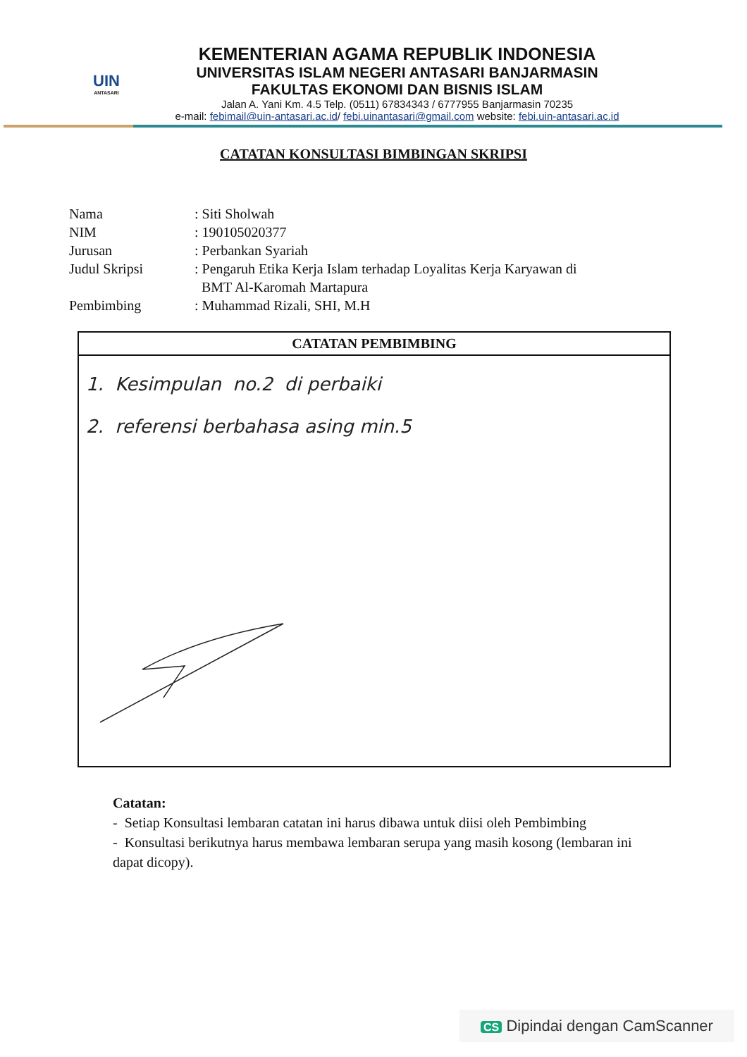UIN
ANTASARI
KEMENTERIAN AGAMA REPUBLIK INDONESIA
UNIVERSITAS ISLAM NEGERI ANTASARI BANJARMASIN
FAKULTAS EKONOMI DAN BISNIS ISLAM
Jalan A. Yani Km. 4.5 Telp. (0511) 67834343 / 6777955 Banjarmasin 70235
e-mail: febimail@uin-antasari.ac.id/ febi.uinantasari@gmail.com website: febi.uin-antasari.ac.id
CATATAN KONSULTASI BIMBINGAN SKRIPSI
| Nama | : Siti Sholwah |
| NIM | : 190105020377 |
| Jurusan | : Perbankan Syariah |
| Judul Skripsi | : Pengaruh Etika Kerja Islam terhadap Loyalitas Kerja Karyawan di BMT Al-Karomah Martapura |
| Pembimbing | : Muhammad Rizali, SHI, M.H |
CATATAN PEMBIMBING
1. Kesimpulan no.2 di perbaiki
2. referensi berbahasa asing min.5
Catatan:
- Setiap Konsultasi lembaran catatan ini harus dibawa untuk diisi oleh Pembimbing
- Konsultasi berikutnya harus membawa lembaran serupa yang masih kosong (lembaran ini dapat dicopy).
CS Dipindai dengan CamScanner